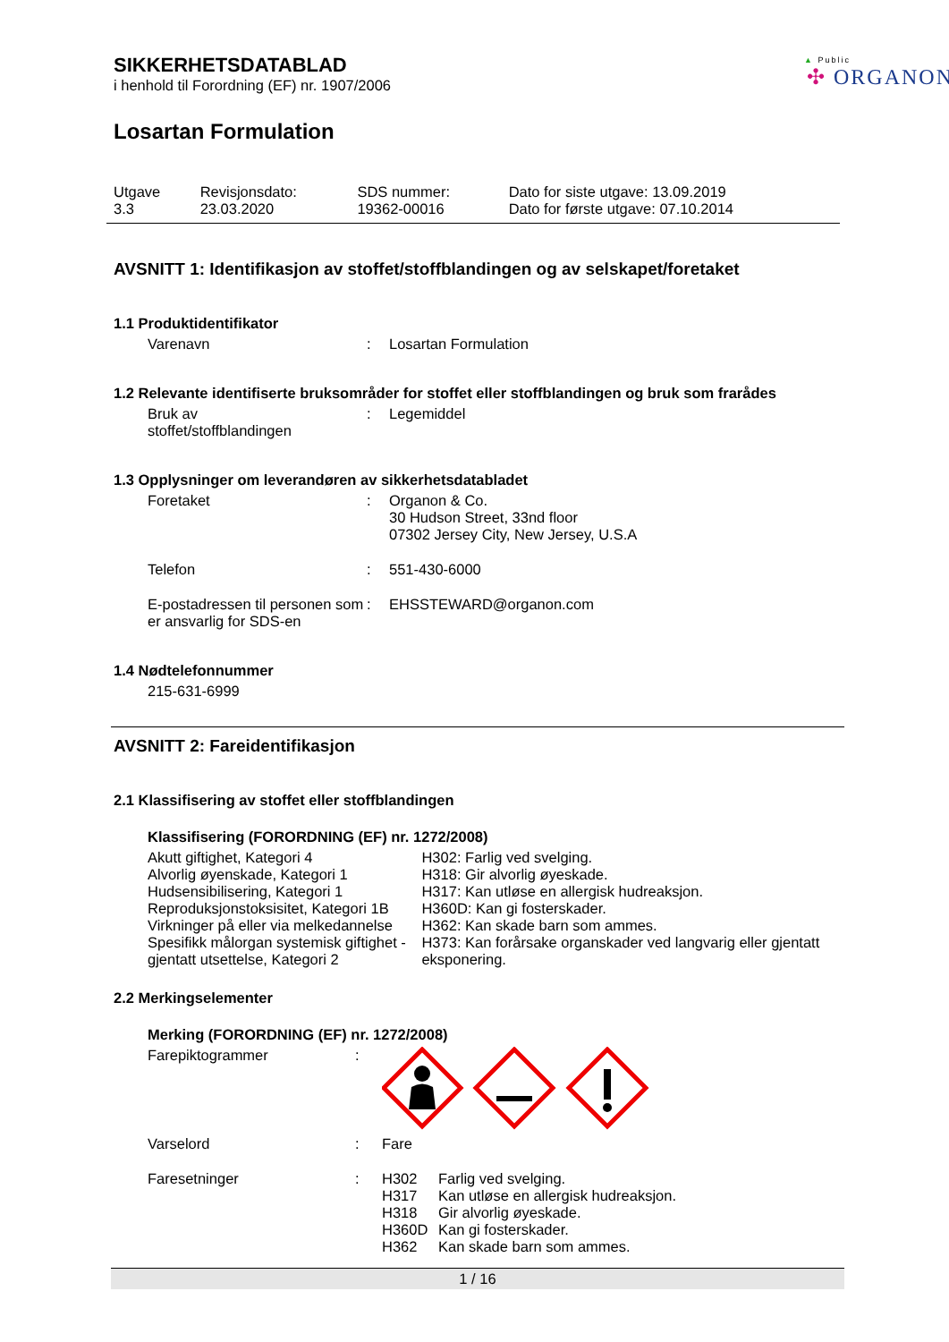▲ Public
✣ ORGANON
SIKKERHETSDATABLAD
i henhold til Forordning (EF) nr. 1907/2006
Losartan Formulation
| Utgave 3.3 | Revisjonsdato: 23.03.2020 | SDS nummer: 19362-00016 | Dato for siste utgave: 13.09.2019 Dato for første utgave: 07.10.2014 |
AVSNITT 1: Identifikasjon av stoffet/stoffblandingen og av selskapet/foretaket
1.1 Produktidentifikator
| Varenavn | : | Losartan Formulation |
1.2 Relevante identifiserte bruksområder for stoffet eller stoffblandingen og bruk som frarådes
| Bruk av stoffet/stoffblandingen | : | Legemiddel |
1.3 Opplysninger om leverandøren av sikkerhetsdatabladet
| Foretaket | : | Organon & Co. 30 Hudson Street, 33nd floor 07302 Jersey City, New Jersey, U.S.A |
| Telefon | : | 551-430-6000 |
| E-postadressen til personen som er ansvarlig for SDS-en | : | EHSSTEWARD@organon.com |
1.4 Nødtelefonnummer
215-631-6999
AVSNITT 2: Fareidentifikasjon
2.1 Klassifisering av stoffet eller stoffblandingen
Klassifisering (FORORDNING (EF) nr. 1272/2008)
Akutt giftighet, Kategori 4
Alvorlig øyenskade, Kategori 1
Hudsensibilisering, Kategori 1
Reproduksjonstoksisitet, Kategori 1B
Virkninger på eller via melkedannelse
Spesifikk målorgan systemisk giftighet - gjentatt utsettelse, Kategori 2
H302: Farlig ved svelging.
H318: Gir alvorlig øyeskade.
H317: Kan utløse en allergisk hudreaksjon.
H360D: Kan gi fosterskader.
H362: Kan skade barn som ammes.
H373: Kan forårsake organskader ved langvarig eller gjentatt eksponering.
2.2 Merkingselementer
Merking (FORORDNING (EF) nr. 1272/2008)
| Farepiktogrammer | : | |
| Varselord | : | Fare |
| Faresetninger | : | / H302 / Farlig ved svelging. / / H317 / Kan utløse en allergisk hudreaksjon. / / H318 / Gir alvorlig øyeskade. / / H360D / Kan gi fosterskader. / / H362 / Kan skade barn som ammes. / |
1 / 16